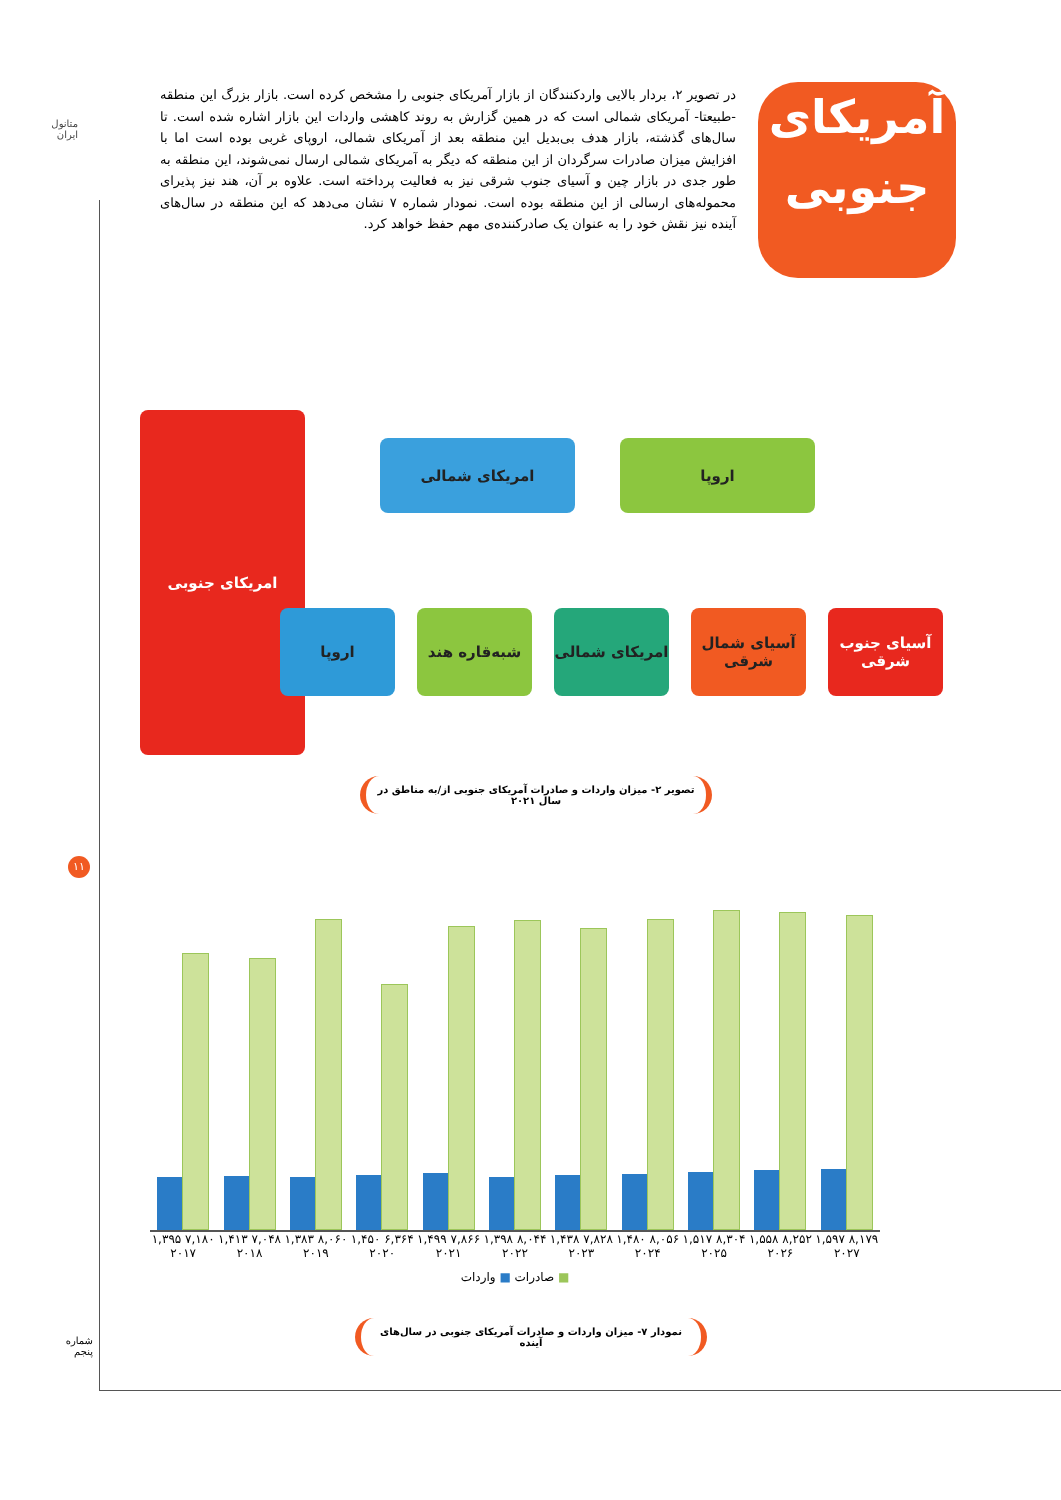متانول ایران
آمریکای
جنوبی
در تصویر ۲، بردار بالایی واردکنندگان از بازار آمریکای جنوبی را مشخص کرده است. بازار بزرگ این منطقه -طبیعتا- آمریکای شمالی است که در همین گزارش به روند کاهشی واردات این بازار اشاره شده است. تا سال‌های گذشته، بازار هدف بی‌بدیل این منطقه بعد از آمریکای شمالی، اروپای غربی بوده است اما با افزایش میزان صادرات سرگردان از این منطقه که دیگر به آمریکای شمالی ارسال نمی‌شوند، این منطقه به طور جدی در بازار چین و آسیای جنوب شرقی نیز به فعالیت پرداخته است. علاوه بر آن، هند نیز پذیرای محموله‌های ارسالی از این منطقه بوده است. نمودار شماره ۷ نشان می‌دهد که این منطقه در سال‌های آینده نیز نقش خود را به عنوان یک صادرکننده‌ی مهم حفظ خواهد کرد.
امریکای جنوبی
امریکای شمالی اروپا
اروپا شبه‌قاره هند
امریکای شمالی
آسیای شمال شرقی
آسیای جنوب شرقی
تصویر ۲- میزان واردات و صادرات آمریکای جنوبی از/به مناطق در سال ۲۰۲۱
۱۱
۱,۳۹۵ ۷,۱۸۰ ۱,۴۱۳ ۷,۰۴۸ ۱,۳۸۳ ۸,۰۶۰ ۱,۴۵۰ ۶,۳۶۴ ۱,۴۹۹ ۷,۸۶۶ ۱,۳۹۸ ۸,۰۴۴ ۱,۴۳۸ ۷,۸۲۸ ۱,۴۸۰ ۸,۰۵۶ ۱,۵۱۷ ۸,۳۰۴ ۱,۵۵۸ ۸,۲۵۲ ۱,۵۹۷ ۸,۱۷۹
۲۰۱۷ ۲۰۱۸ ۲۰۱۹ ۲۰۲۰ ۲۰۲۱ ۲۰۲۲ ۲۰۲۳ ۲۰۲۴ ۲۰۲۵ ۲۰۲۶ ۲۰۲۷
■ صادرات ■ واردات
نمودار ۷- میزان واردات و صادرات آمریکای جنوبی در سال‌های آینده
شماره پنجم